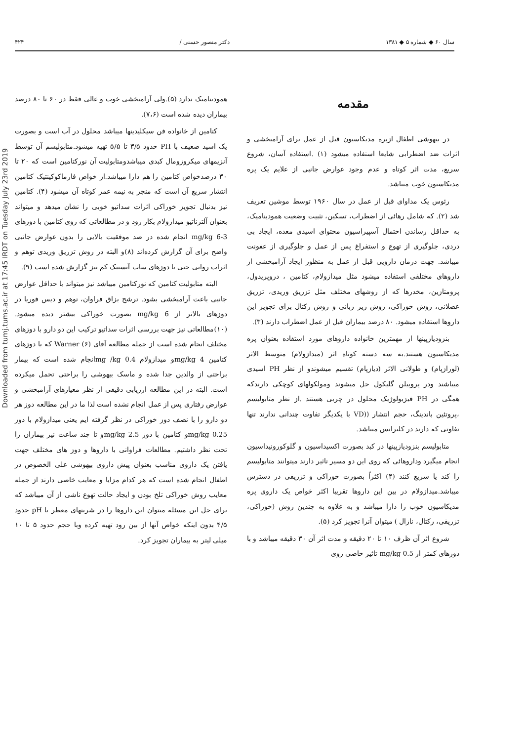سال ۶۰ ◆ شماره ۵ ◆ ۱۳۸۱ دکتر منصور حسنی / ۴۲۴
مقدمه
در بیهوشی اطفال ازپره مدیکاسیون قبل از عمل برای آرامبخشی و اثرات ضد اضطرابی شایعا استفاده میشود (۱) .استفاده آسان، شروع سریع، مدت اثر کوتاه و عدم وجود عوارض جانبی از علایم یک پره مدیکاسیون خوب میباشد.
رئوس یک مداوای قبل از عمل در سال ۱۹۶۰ توسط موشین تعریف شد (۲). که شامل رهائی از اضطراب، تسکین، تثبیت وضعیت همودینامیک، به حداقل رساندن احتمال آسپیراسیون محتوای اسیدی معده، ایجاد بی دردی، جلوگیری از تهوع و استفراغ پس از عمل و جلوگیری از عفونت میباشد. جهت درمان دارویی قبل از عمل به منظور ایجاد آرامبخشی از داروهای مختلفی استفاده میشود مثل میدازولام، کتامین ، دروپریدول، پرومتازین، مخدرها که از روشهای مختلف مثل تزریق وریدی، تزریق عضلانی، روش خوراکی، روش زیر زبانی و روش رکتال برای تجویز این داروها استفاده میشود. ۸۰ درصد بیماران قبل از عمل اضطراب دارند (۳).
بنزودیازپینها از مهمترین خانواده داروهای مورد استفاده بعنوان پره مدیکاسیون هستند.به سه دسته کوتاه اثر (میدازولام) متوسط الاثر (لورازپام) و طولانی الاثر (دیازپام) تقسیم میشوندو از نظر PH اسیدی میباشند ودر پروپیلن گلیکول حل میشوند ومولکولهای کوچکی دارندکه همگی در PH فیزیولوژیک محلول در چربی هستند .از نظر متابولیسم ،پروتئین باندینگ، حجم انتشار ((VD با یکدیگر تفاوت چندانی ندارند تنها تفاوتی که دارند در کلیرانس میباشد.
متابولیسم بنزودیازپینها در کبد بصورت اکسیداسیون و گلوکورونیداسیون انجام میگیرد وداروهائی که روی این دو مسیر تاثیر دارند میتوانند متابولیسم را کند یا سریع کنند (۴) اکثراً بصورت خوراکی و تزریقی در دسترس میباشد.میدازولام در بین این داروها تقریبا اکثر خواص یک داروی پره مدیکاسیون خوب را دارا میباشد و به علاوه به چندین روش (خوراکی، تزریقی، رکتال، نازال ) میتوان آنرا تجویز کرد (۵).
شروع اثر آن ظرف ۱۰ تا ۲۰ دقیقه و مدت اثر آن ۳۰ دقیقه میباشد و با دوزهای کمتر از 0.5 mg/kg تاثیر خاصی روی
همودینامیک ندارد (۵).ولی آرامبخشی خوب و عالی فقط در ۶۰ تا ۸۰ درصد بیماران دیده شده است (۷،۶).
کتامین از خانواده فن سیکلیدینها میباشد محلول در آب است و بصورت یک اسید ضعیف با PH حدود ۳/۵ تا ۵/۵ تهیه میشود.متابولیسم آن توسط آنزیمهای میکروزومال کبدی میباشدومتابولیت آن نورکتامین است که ۲۰ تا ۳۰ درصدخواص کتامین را هم دارا میباشد.از خواص فارماکوکینتیک کتامین انتشار سریع آن است که منجر به نیمه عمر کوتاه آن میشود (۴). کتامین نیز بدنبال تجویز خوراکی اثرات سداتیو خوبی را نشان میدهد و میتواند بعنوان آلترناتیو میدازولام بکار رود و در مطالعاتی که روی کتامین با دوزهای 3-6 mg/kg انجام شده در صد موفقیت بالایی را بدون عوارض جانبی واضح برای آن گزارش کرده‌اند (۸)و البته در روش تزریق وریدی توهم و اثرات روانی حتی با دوزهای ساب آنستیک کم نیز گزارش شده است (۹).
البته متابولیت کتامین که نورکتامین میباشد نیز میتواند با حداقل عوارض جانبی باعث آرامبخشی بشود. ترشح بزاق فراوان، توهم و دیس فوریا در دوزهای بالاتر از 6 mg/kg بصورت خوراکی بیشتر دیده میشود. (۱۰)مطالعاتی نیز جهت بررسی اثرات سداتیو ترکیب این دو دارو با دوزهای مختلف انجام شده است از جمله مطالعه آقای Warner (۶) که با دوزهای کتامین 4 mg/kgو میدازولام 0.4 mg /kgانجام شده است که بیمار براحتی از والدین جدا شده و ماسک بیهوشی را براحتی تحمل میکرده است. البته در این مطالعه ارزیابی دقیقی از نظر معیارهای آرامبخشی و عوارض رفتاری پس از عمل انجام نشده است لذا ما در این مطالعه دوز هر دو دارو را با نصف دوز خوراکی در نظر گرفته ایم یعنی میدازولام با دوز 0.25 mg/kgو کتامین با دوز 2.5 mg/kgو تا چند ساعت نیز بیماران را تحت نظر داشتیم. مطالعات فراوانی با داروها و دوز های مختلف جهت یافتن یک داروی مناسب بعنوان پیش داروی بیهوشی علی الخصوص در اطفال انجام شده است که هر کدام مزایا و معایب خاصی دارند از جمله معایب روش خوراکی تلخ بودن و ایجاد حالت تهوع ناشی از آن میباشد که برای حل این مسئله میتوان این داروها را در شربتهای معطر با pH حدود ۴/۵ بدون اینکه خواص آنها از بین رود تهیه کرده وبا حجم حدود ۵ تا ۱۰ میلی لیتر به بیماران تجویز کرد.
Downloaded from tumj.tums.ac.ir at 17:45 IRDT on Tuesday July 23rd 2019